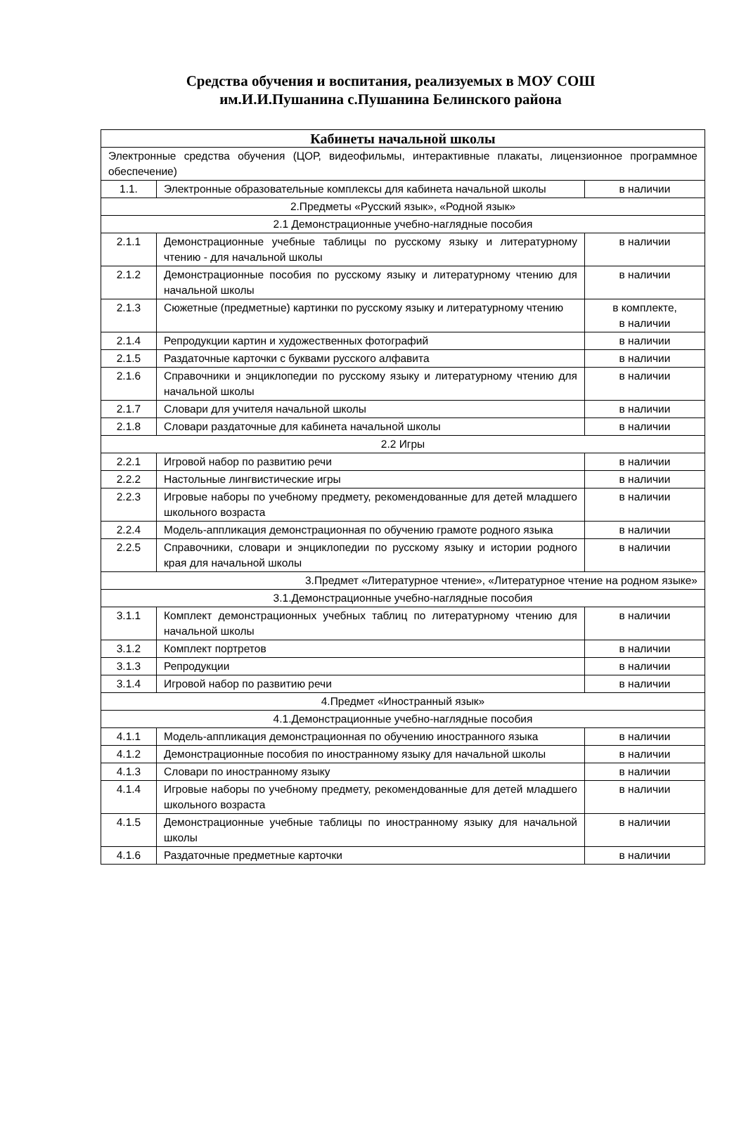Средства обучения и воспитания, реализуемых в МОУ СОШ
им.И.И.Пушанина с.Пушанина Белинского района
| Кабинеты начальной школы | | |
| --- | --- | --- |
| Электронные средства обучения (ЦОР, видеофильмы, интерактивные плакаты, лицензионное программное обеспечение) | | |
| 1.1. | Электронные образовательные комплексы для кабинета начальной школы | в наличии |
| 2.Предметы «Русский язык», «Родной язык» | | |
| 2.1 Демонстрационные учебно-наглядные пособия | | |
| 2.1.1 | Демонстрационные учебные таблицы по русскому языку и литературному чтению - для начальной школы | в наличии |
| 2.1.2 | Демонстрационные пособия по русскому языку и литературному чтению для начальной школы | в наличии |
| 2.1.3 | Сюжетные (предметные) картинки по русскому языку и литературному чтению | в комплекте, в наличии |
| 2.1.4 | Репродукции картин и художественных фотографий | в наличии |
| 2.1.5 | Раздаточные карточки с буквами русского алфавита | в наличии |
| 2.1.6 | Справочники и энциклопедии по русскому языку и литературному чтению для начальной школы | в наличии |
| 2.1.7 | Словари для учителя начальной школы | в наличии |
| 2.1.8 | Словари раздаточные для кабинета начальной школы | в наличии |
| 2.2 Игры | | |
| 2.2.1 | Игровой набор по развитию речи | в наличии |
| 2.2.2 | Настольные лингвистические игры | в наличии |
| 2.2.3 | Игровые наборы по учебному предмету, рекомендованные для детей младшего школьного возраста | в наличии |
| 2.2.4 | Модель-аппликация демонстрационная по обучению грамоте родного языка | в наличии |
| 2.2.5 | Справочники, словари и энциклопедии по русскому языку и истории родного края для начальной школы | в наличии |
| 3.Предмет «Литературное чтение», «Литературное чтение на родном языке» | | |
| 3.1.Демонстрационные учебно-наглядные пособия | | |
| 3.1.1 | Комплект демонстрационных учебных таблиц по литературному чтению для начальной школы | в наличии |
| 3.1.2 | Комплект портретов | в наличии |
| 3.1.3 | Репродукции | в наличии |
| 3.1.4 | Игровой набор по развитию речи | в наличии |
| 4.Предмет «Иностранный язык» | | |
| 4.1.Демонстрационные учебно-наглядные пособия | | |
| 4.1.1 | Модель-аппликация демонстрационная по обучению иностранного языка | в наличии |
| 4.1.2 | Демонстрационные пособия по иностранному языку для начальной школы | в наличии |
| 4.1.3 | Словари по иностранному языку | в наличии |
| 4.1.4 | Игровые наборы по учебному предмету, рекомендованные для детей младшего школьного возраста | в наличии |
| 4.1.5 | Демонстрационные учебные таблицы по иностранному языку для начальной школы | в наличии |
| 4.1.6 | Раздаточные предметные карточки | в наличии |